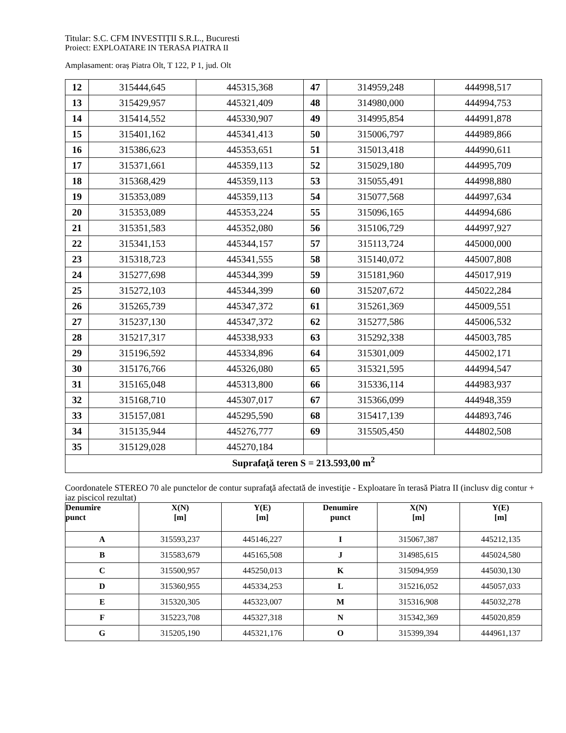Titular: S.C. CFM INVESTIŢII S.R.L., Bucuresti
Proiect: EXPLOATARE IN TERASA PIATRA II
Amplasament: oraș Piatra Olt, T 122, P 1, jud. Olt
| 12 | 315444,645 | 445315,368 | 47 | 314959,248 | 444998,517 |
| 13 | 315429,957 | 445321,409 | 48 | 314980,000 | 444994,753 |
| 14 | 315414,552 | 445330,907 | 49 | 314995,854 | 444991,878 |
| 15 | 315401,162 | 445341,413 | 50 | 315006,797 | 444989,866 |
| 16 | 315386,623 | 445353,651 | 51 | 315013,418 | 444990,611 |
| 17 | 315371,661 | 445359,113 | 52 | 315029,180 | 444995,709 |
| 18 | 315368,429 | 445359,113 | 53 | 315055,491 | 444998,880 |
| 19 | 315353,089 | 445359,113 | 54 | 315077,568 | 444997,634 |
| 20 | 315353,089 | 445353,224 | 55 | 315096,165 | 444994,686 |
| 21 | 315351,583 | 445352,080 | 56 | 315106,729 | 444997,927 |
| 22 | 315341,153 | 445344,157 | 57 | 315113,724 | 445000,000 |
| 23 | 315318,723 | 445341,555 | 58 | 315140,072 | 445007,808 |
| 24 | 315277,698 | 445344,399 | 59 | 315181,960 | 445017,919 |
| 25 | 315272,103 | 445344,399 | 60 | 315207,672 | 445022,284 |
| 26 | 315265,739 | 445347,372 | 61 | 315261,369 | 445009,551 |
| 27 | 315237,130 | 445347,372 | 62 | 315277,586 | 445006,532 |
| 28 | 315217,317 | 445338,933 | 63 | 315292,338 | 445003,785 |
| 29 | 315196,592 | 445334,896 | 64 | 315301,009 | 445002,171 |
| 30 | 315176,766 | 445326,080 | 65 | 315321,595 | 444994,547 |
| 31 | 315165,048 | 445313,800 | 66 | 315336,114 | 444983,937 |
| 32 | 315168,710 | 445307,017 | 67 | 315366,099 | 444948,359 |
| 33 | 315157,081 | 445295,590 | 68 | 315417,139 | 444893,746 |
| 34 | 315135,944 | 445276,777 | 69 | 315505,450 | 444802,508 |
| 35 | 315129,028 | 445270,184 | | | |
| Suprafaţă teren S = 213.593,00 m<sup>2</sup> | | | | | |
Coordonatele STEREO 70 ale punctelor de contur suprafaţă afectată de investiţie - Exploatare în terasă Piatra II (inclusv dig contur + iaz piscicol rezultat)
| Denumire punct | X(N) [m] | Y(E) [m] | Denumire punct | X(N) [m] | Y(E) [m] |
| --- | --- | --- | --- | --- | --- |
| A | 315593,237 | 445146,227 | I | 315067,387 | 445212,135 |
| B | 315583,679 | 445165,508 | J | 314985,615 | 445024,580 |
| C | 315500,957 | 445250,013 | K | 315094,959 | 445030,130 |
| D | 315360,955 | 445334,253 | L | 315216,052 | 445057,033 |
| E | 315320,305 | 445323,007 | M | 315316,908 | 445032,278 |
| F | 315223,708 | 445327,318 | N | 315342,369 | 445020,859 |
| G | 315205,190 | 445321,176 | O | 315399,394 | 444961,137 |